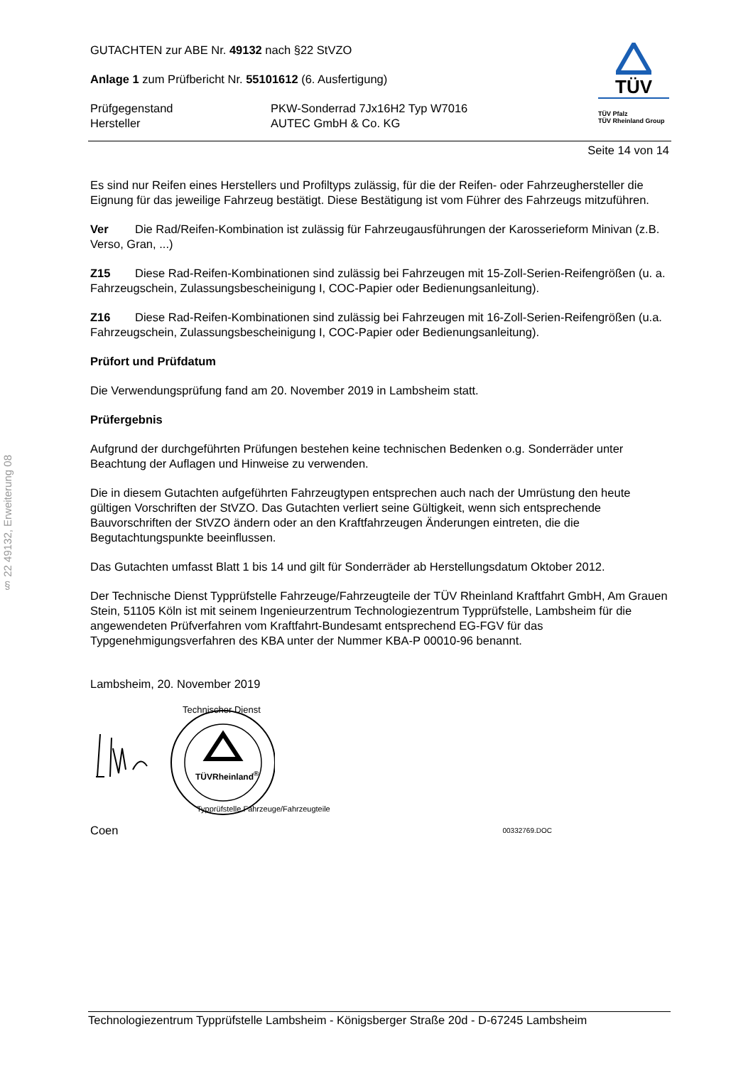§ 22 49132, Erweiterung 08
GUTACHTEN zur ABE Nr. 49132 nach §22 StVZO
Anlage 1 zum Prüfbericht Nr. 55101612 (6. Ausfertigung)
Prüfgegenstand PKW-Sonderrad 7Jx16H2 Typ W7016
Hersteller AUTEC GmbH & Co. KG
TÜV
TÜV Pfalz
TÜV Rheinland Group
Seite 14 von 14
Es sind nur Reifen eines Herstellers und Profiltyps zulässig, für die der Reifen- oder Fahrzeughersteller die Eignung für das jeweilige Fahrzeug bestätigt. Diese Bestätigung ist vom Führer des Fahrzeugs mitzuführen.
Ver Die Rad/Reifen-Kombination ist zulässig für Fahrzeugausführungen der Karosserieform Minivan (z.B. Verso, Gran, ...)
Z15 Diese Rad-Reifen-Kombinationen sind zulässig bei Fahrzeugen mit 15-Zoll-Serien-Reifengrößen (u. a. Fahrzeugschein, Zulassungsbescheinigung I, COC-Papier oder Bedienungsanleitung).
Z16 Diese Rad-Reifen-Kombinationen sind zulässig bei Fahrzeugen mit 16-Zoll-Serien-Reifengrößen (u.a. Fahrzeugschein, Zulassungsbescheinigung I, COC-Papier oder Bedienungsanleitung).
Prüfort und Prüfdatum
Die Verwendungsprüfung fand am 20. November 2019 in Lambsheim statt.
Prüfergebnis
Aufgrund der durchgeführten Prüfungen bestehen keine technischen Bedenken o.g. Sonderräder unter Beachtung der Auflagen und Hinweise zu verwenden.
Die in diesem Gutachten aufgeführten Fahrzeugtypen entsprechen auch nach der Umrüstung den heute gültigen Vorschriften der StVZO. Das Gutachten verliert seine Gültigkeit, wenn sich entsprechende Bauvorschriften der StVZO ändern oder an den Kraftfahrzeugen Änderungen eintreten, die die Begutachtungspunkte beeinflussen.
Das Gutachten umfasst Blatt 1 bis 14 und gilt für Sonderräder ab Herstellungsdatum Oktober 2012.
Der Technische Dienst Typprüfstelle Fahrzeuge/Fahrzeugteile der TÜV Rheinland Kraftfahrt GmbH, Am Grauen Stein, 51105 Köln ist mit seinem Ingenieurzentrum Technologiezentrum Typprüfstelle, Lambsheim für die angewendeten Prüfverfahren vom Kraftfahrt-Bundesamt entsprechend EG-FGV für das Typgenehmigungsverfahren des KBA unter der Nummer KBA-P 00010-96 benannt.
Lambsheim, 20. November 2019
TÜVRheinland<sup>®</sup>
Technischer Dienst
Typprüfstelle Fahrzeuge/Fahrzeugteile
Coen 00332769.DOC
Technologiezentrum Typprüfstelle Lambsheim - Königsberger Straße 20d - D-67245 Lambsheim